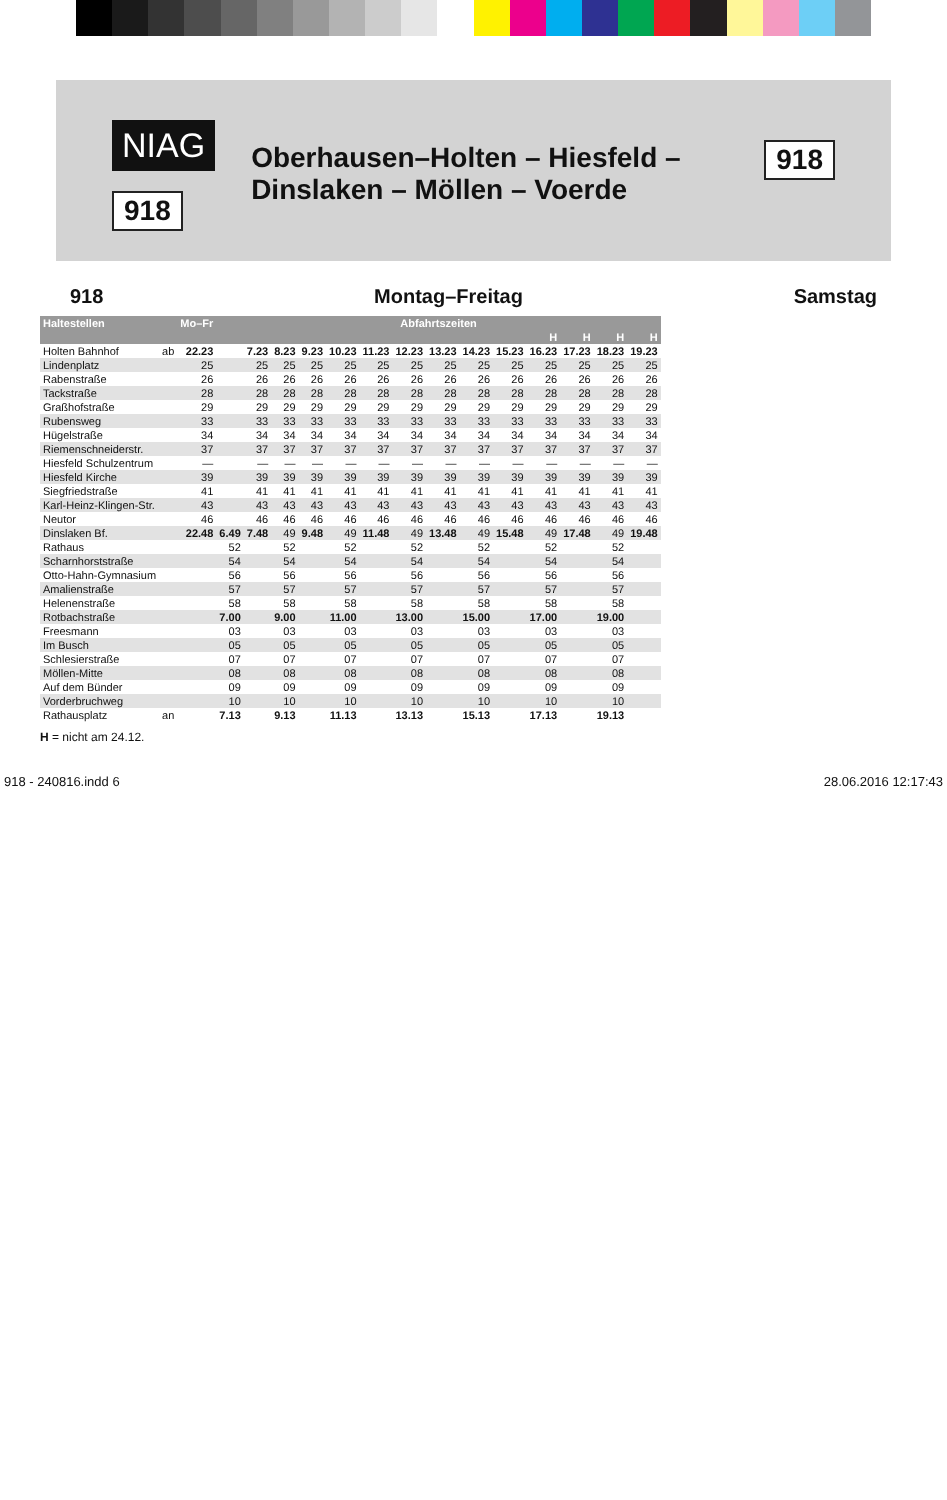NIAG
918
Oberhausen–Holten – Hiesfeld – Dinslaken – Möllen – Voerde
918
918 Montag–Freitag Samstag
| Haltestellen | | Mo–Fr | Abfahrtszeiten | | | | | | | | | | | | | |
| --- | --- | --- | --- | --- | --- | --- | --- | --- | --- | --- | --- | --- | --- | --- | --- | --- |
| | | | | | | | | | | | | | H | H | H | H |
| Holten Bahnhof | ab | 22.23 | | 7.23 | 8.23 | 9.23 | 10.23 | 11.23 | 12.23 | 13.23 | 14.23 | 15.23 | 16.23 | 17.23 | 18.23 | 19.23 |
| Lindenplatz | | 25 | | 25 | 25 | 25 | 25 | 25 | 25 | 25 | 25 | 25 | 25 | 25 | 25 | 25 |
| Rabenstraße | | 26 | | 26 | 26 | 26 | 26 | 26 | 26 | 26 | 26 | 26 | 26 | 26 | 26 | 26 |
| Tackstraße | | 28 | | 28 | 28 | 28 | 28 | 28 | 28 | 28 | 28 | 28 | 28 | 28 | 28 | 28 |
| Graßhofstraße | | 29 | | 29 | 29 | 29 | 29 | 29 | 29 | 29 | 29 | 29 | 29 | 29 | 29 | 29 |
| Rubensweg | | 33 | | 33 | 33 | 33 | 33 | 33 | 33 | 33 | 33 | 33 | 33 | 33 | 33 | 33 |
| Hügelstraße | | 34 | | 34 | 34 | 34 | 34 | 34 | 34 | 34 | 34 | 34 | 34 | 34 | 34 | 34 |
| Riemenschneiderstr. | | 37 | | 37 | 37 | 37 | 37 | 37 | 37 | 37 | 37 | 37 | 37 | 37 | 37 | 37 |
| Hiesfeld Schulzentrum | | — | | — | — | — | — | — | — | — | — | — | — | — | — | — |
| Hiesfeld Kirche | | 39 | | 39 | 39 | 39 | 39 | 39 | 39 | 39 | 39 | 39 | 39 | 39 | 39 | 39 |
| Siegfriedstraße | | 41 | | 41 | 41 | 41 | 41 | 41 | 41 | 41 | 41 | 41 | 41 | 41 | 41 | 41 |
| Karl-Heinz-Klingen-Str. | | 43 | | 43 | 43 | 43 | 43 | 43 | 43 | 43 | 43 | 43 | 43 | 43 | 43 | 43 |
| Neutor | | 46 | | 46 | 46 | 46 | 46 | 46 | 46 | 46 | 46 | 46 | 46 | 46 | 46 | 46 |
| Dinslaken Bf. | | 22.48 | 6.49 | 7.48 | 49 | 9.48 | 49 | 11.48 | 49 | 13.48 | 49 | 15.48 | 49 | 17.48 | 49 | 19.48 |
| Rathaus | | | 52 | | 52 | | 52 | | 52 | | 52 | | 52 | | 52 | |
| Scharnhorststraße | | | 54 | | 54 | | 54 | | 54 | | 54 | | 54 | | 54 | |
| Otto-Hahn-Gymnasium | | | 56 | | 56 | | 56 | | 56 | | 56 | | 56 | | 56 | |
| Amalienstraße | | | 57 | | 57 | | 57 | | 57 | | 57 | | 57 | | 57 | |
| Helenenstraße | | | 58 | | 58 | | 58 | | 58 | | 58 | | 58 | | 58 | |
| Rotbachstraße | | | 7.00 | | 9.00 | | 11.00 | | 13.00 | | 15.00 | | 17.00 | | 19.00 | |
| Freesmann | | | 03 | | 03 | | 03 | | 03 | | 03 | | 03 | | 03 | |
| Im Busch | | | 05 | | 05 | | 05 | | 05 | | 05 | | 05 | | 05 | |
| Schlesierstraße | | | 07 | | 07 | | 07 | | 07 | | 07 | | 07 | | 07 | |
| Möllen-Mitte | | | 08 | | 08 | | 08 | | 08 | | 08 | | 08 | | 08 | |
| Auf dem Bünder | | | 09 | | 09 | | 09 | | 09 | | 09 | | 09 | | 09 | |
| Vorderbruchweg | | | 10 | | 10 | | 10 | | 10 | | 10 | | 10 | | 10 | |
| Rathausplatz | an | | 7.13 | | 9.13 | | 11.13 | | 13.13 | | 15.13 | | 17.13 | | 19.13 | |
H = nicht am 24.12.
918 - 240816.indd 6 28.06.2016 12:17:43